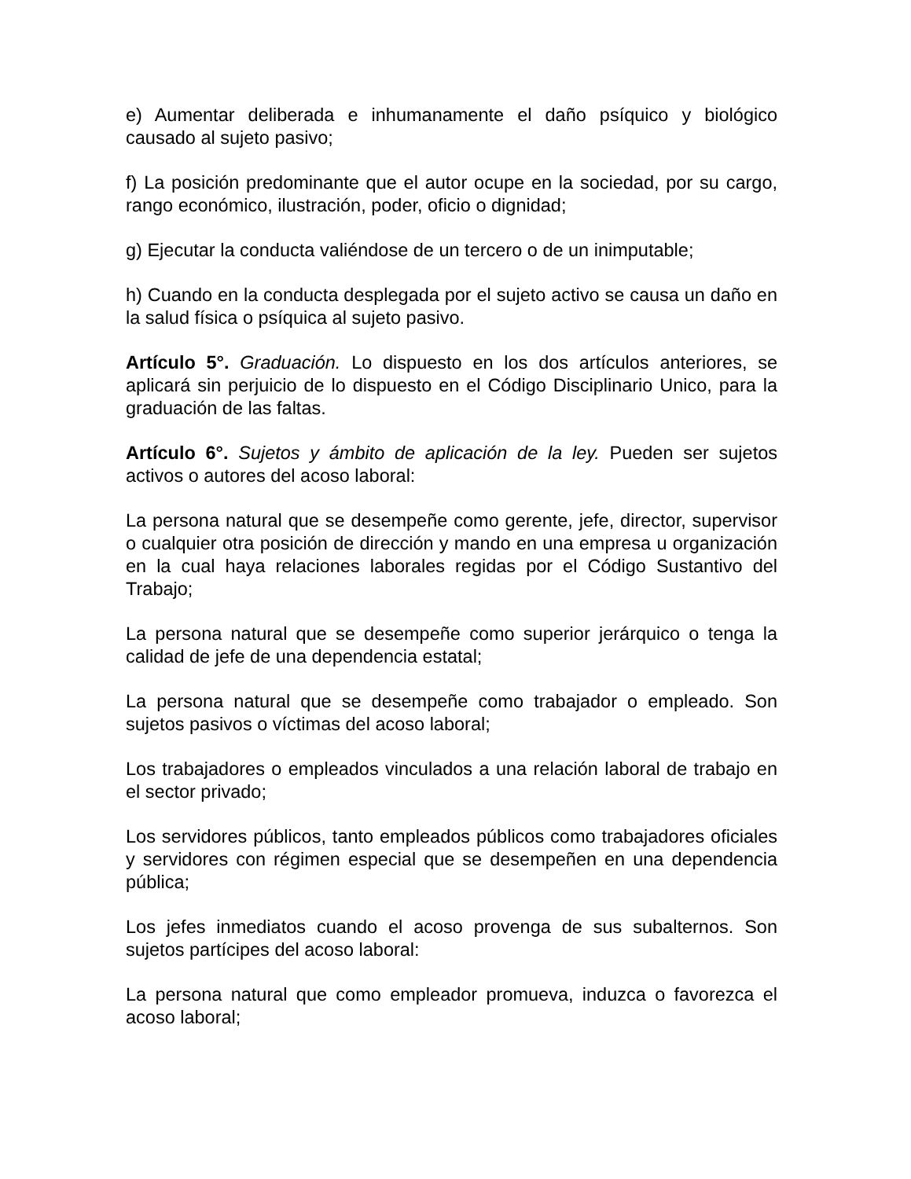e) Aumentar deliberada e inhumanamente el daño psíquico y biológico causado al sujeto pasivo;
f) La posición predominante que el autor ocupe en la sociedad, por su cargo, rango económico, ilustración, poder, oficio o dignidad;
g) Ejecutar la conducta valiéndose de un tercero o de un inimputable;
h) Cuando en la conducta desplegada por el sujeto activo se causa un daño en la salud física o psíquica al sujeto pasivo.
Artículo 5°. Graduación. Lo dispuesto en los dos artículos anteriores, se aplicará sin perjuicio de lo dispuesto en el Código Disciplinario Unico, para la graduación de las faltas.
Artículo 6°. Sujetos y ámbito de aplicación de la ley. Pueden ser sujetos activos o autores del acoso laboral:
La persona natural que se desempeñe como gerente, jefe, director, supervisor o cualquier otra posición de dirección y mando en una empresa u organización en la cual haya relaciones laborales regidas por el Código Sustantivo del Trabajo;
La persona natural que se desempeñe como superior jerárquico o tenga la calidad de jefe de una dependencia estatal;
La persona natural que se desempeñe como trabajador o empleado. Son sujetos pasivos o víctimas del acoso laboral;
Los trabajadores o empleados vinculados a una relación laboral de trabajo en el sector privado;
Los servidores públicos, tanto empleados públicos como trabajadores oficiales y servidores con régimen especial que se desempeñen en una dependencia pública;
Los jefes inmediatos cuando el acoso provenga de sus subalternos. Son sujetos partícipes del acoso laboral:
La persona natural que como empleador promueva, induzca o favorezca el acoso laboral;